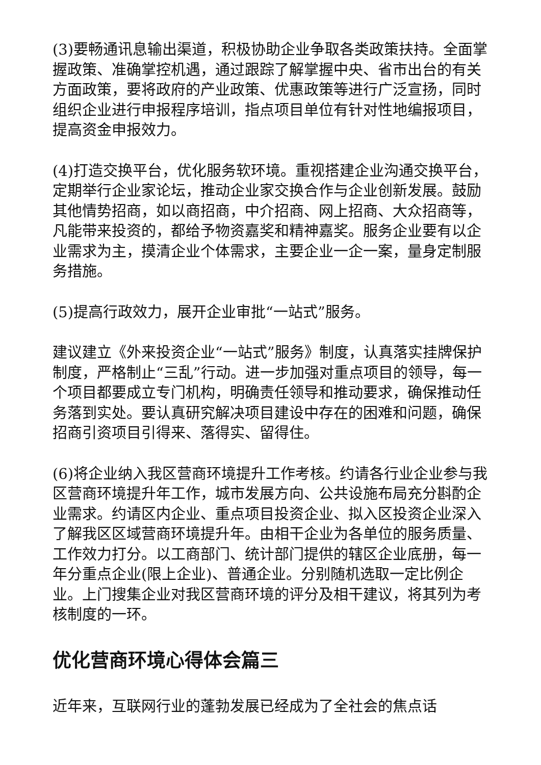(3)要畅通讯息输出渠道，积极协助企业争取各类政策扶持。全面掌握政策、准确掌控机遇，通过跟踪了解掌握中央、省市出台的有关方面政策，要将政府的产业政策、优惠政策等进行广泛宣扬，同时组织企业进行申报程序培训，指点项目单位有针对性地编报项目，提高资金申报效力。
(4)打造交换平台，优化服务软环境。重视搭建企业沟通交换平台，定期举行企业家论坛，推动企业家交换合作与企业创新发展。鼓励其他情势招商，如以商招商，中介招商、网上招商、大众招商等，凡能带来投资的，都给予物资嘉奖和精神嘉奖。服务企业要有以企业需求为主，摸清企业个体需求，主要企业一企一案，量身定制服务措施。
(5)提高行政效力，展开企业审批“一站式”服务。
建议建立《外来投资企业“一站式”服务》制度，认真落实挂牌保护制度，严格制止“三乱”行动。进一步加强对重点项目的领导，每一个项目都要成立专门机构，明确责任领导和推动要求，确保推动任务落到实处。要认真研究解决项目建设中存在的困难和问题，确保招商引资项目引得来、落得实、留得住。
(6)将企业纳入我区营商环境提升工作考核。约请各行业企业参与我区营商环境提升年工作，城市发展方向、公共设施布局充分斟酌企业需求。约请区内企业、重点项目投资企业、拟入区投资企业深入了解我区区域营商环境提升年。由相干企业为各单位的服务质量、工作效力打分。以工商部门、统计部门提供的辖区企业底册，每一年分重点企业(限上企业)、普通企业。分别随机选取一定比例企业。上门搜集企业对我区营商环境的评分及相干建议，将其列为考核制度的一环。
优化营商环境心得体会篇三
近年来，互联网行业的蓬勃发展已经成为了全社会的焦点话